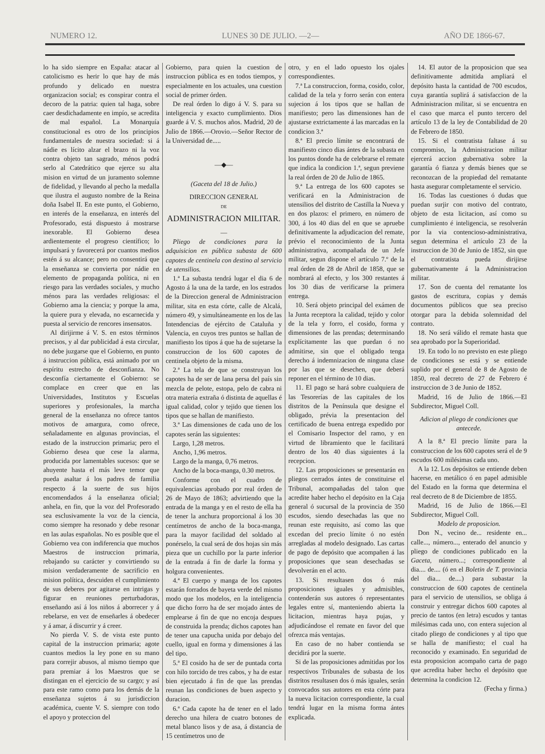NUMERO 12. LUNES 30 DE JULIO. —2— AÑO DE 1866-67.
lo ha sido siempre en España: atacar al catolicismo es herir lo que hay de más profundo y delicado en nuestra organizacion social; es conspirar contra el decoro de la patria: quien tal haga, sobre caer desdichadamente en impío, se acredita de mal español. La Monarquía constitucional es otro de los principios fundamentales de nuestra sociedad: si á nádie es lícito alzar el brazo ni la voz contra objeto tan sagrado, ménos podrá serlo al Catedrático que ejerce su alta mision en virtud de un juramento solemne de fidelidad, y llevando al pecho la medalla que ilustra el augusto nombre de la Reina doña Isabel II. En este punto, el Gobierno, en interés de la enseñanza, en interés del Profesorado, está dispuesto á mostrarse inexorable. El Gobierno desea ardientemente el progreso científico; lo impulsará y favorecerá por cuantos medios estén á su alcance; pero no consentirá que la enseñanza se convierta por nádie en elemento de propaganda política, ni en riesgo para las verdades sociales, y mucho ménos para las verdades religiosas: el Gobierno ama la ciencia; y porque la ama, la quiere pura y elevada, no escarnecida y puesta al servicio de rencores insensatos.
Al dirijirme á V. S. en estos términos precisos, y al dar publicidad á esta circular, no debe juzgarse que el Gobierno, en punto á instruccion pública, está animado por un espíritu estrecho de desconfianza. No desconfía ciertamente el Gobierno: se complace en creer que en las Universidades, Institutos y Escuelas superiores y profesionales, la marcha general de la enseñanza no ofrece tantos motivos de amargura, como ofrece, señaladamente en algunas provincias, el estado de la instruccion primaria; pero el Gobierno desea que cese la alarma, producida por lamentables sucesos: que se ahuyente hasta el más leve temor que pueda asaltar á los padres de familia respecto á la suerte de sus hijos encomendados á la enseñanza oficial; anhela, en fin, que la voz del Profesorado sea esclusivamente la voz de la ciencia, como siempre ha resonado y debe resonar en las aulas españolas. No es posible que el Gobierno vea con indiferencia que muchos Maestros de instruccion primaria, rebajando su carácter y convirtiendo su mision verdaderamente de sacrificio en mision política, descuiden el cumplimiento de sus deberes por agitarse en intrigas y figurar en reuniones perturbadoras, enseñando así á los niños á aborrecer y á rebelarse, en vez de enseñarles á obedecer y á amar, á discurrir y á creer.
No pierda V. S. de vista este punto capital de la instruccion primaria; agote cuantos medios la ley pone en su mano para correjir abusos, al mismo tiempo que para premiar á los Maestros que se distingan en el ejercicio de su cargo; y así para este ramo como para los demás de la enseñanza sujetos á su jurisdiccion académica, cuente V. S. siempre con todo el apoyo y proteccion del
Gobierno, para quien la cuestion de instruccion pública es en todos tiempos, y especialmente en los actuales, una cuestion social de primer órden.
De real órden lo digo á V. S. para su inteligencia y exacto cumplimiento. Dios guarde á V. S. muchos años. Madrid, 20 de Julio de 1866.—Orovio.—Señor Rector de la Universidad de.....
—◆—
(Gaceta del 18 de Julio.)
DIRECCION GENERAL
DE
ADMINISTRACION MILITAR.
—
Pliego de condiciones para la adquisicion en pública subasta de 600 capotes de centinela con destino al servicio de utensilios.
1.ª La subasta tendrá lugar el dia 6 de Agosto á la una de la tarde, en los estrados de la Direccion general de Administracion militar, sita en esta córte, calle de Alcalá, número 49, y simultáneamente en los de las Intendencias de ejército de Cataluña y Valencia, en cuyos tres puntos se hallan de manifiesto los tipos á que ha de sujetarse la construccion de los 600 capotes de centinela objeto de la misma.
2.ª La tela de que se construyan los capotes ha de ser de lana persa del país sin mezcla de pelote, estopa, pelo de cabra ni otra materia extraña ó distinta de aquellas é igual calidad, color y tejido que tienen los tipos que se hallan de manifiesto.
3.ª Las dimensiones de cada uno de los capotes serán las siguientes:
Largo, 1,28 metros.
Ancho, 1,96 metros.
Largo de la manga, 0,76 metros.
Ancho de la boca-manga, 0.30 metros.
Conforme con el cuadro de equivalencias aprobado por real órden de 26 de Mayo de 1863; advirtiendo que la entrada de la manga y en el resto de ella ha de tener la anchura proporcional á los 30 centímetros de ancho de la boca-manga, para la mayor facilidad del soldado al ponérselo, la cual será de dos hojas sin más pieza que un cuchillo por la parte inferior de la entrada á fin de darle la forma y holgura convenientes.
4.ª El cuerpo y manga de los capotes estarán forrados de bayeta verde del mismo modo que los modelos, en la inteligencia que dicho forro ha de ser mojado ántes de emplearse á fin de que no encoja despues de construida la prenda; dichos capotes han de tener una capucha unida por debajo del cuello, igual en forma y dimensiones á las del tipo.
5.ª El cosido ha de ser de puntada corta con hilo torcido de tres cabos, y ha de estar bien ejecutado á fin de que las prendas reunan las condiciones de buen aspecto y duracion.
6.ª Cada capote ha de tener en el lado derecho una hilera de cuatro botones de metal blanco lisos y de asa, á distancia de 15 centímetros uno de
otro, y en el lado opuesto los ojales correspondientes.
7.ª La construccion, forma, cosido, color, calidad de la tela y forro serán con entera sujecion á los tipos que se hallan de manifiesto; pero las dimensiones han de ajustarse extrictamente á las marcadas en la condicion 3.ª
8.ª El precio límite se encontrará de manifiesto cinco dias ántes de la subasta en los puntos donde ha de celebrarse el remate que indica la condicion 1.ª, segun previene la real órden de 20 de Julio de 1865.
9.ª La entrega de los 600 capotes se verificará en la Administracion de utensilios del distrito de Castilla la Nueva y en dos plazos: el primero, en número de 300, á los 40 dias del en que se apruebe definitivamente la adjudicacion del remate, prévio el reconocimiento de la Junta administrativa, acompañada de un Jefe militar, segun dispone el artículo 7.º de la real órden de 28 de Abril de 1858, que se nombrará al efecto, y los 300 restantes á los 30 dias de verificarse la primera entrega.
10. Será objeto principal del exámen de la Junta receptora la calidad, tejido y color de la tela y forro, el cosido, forma y dimensiones de las prendas; determinando explícitamente las que puedan ó no admitirse, sin que el obligado tenga derecho á indemnizacion de ninguna clase por las que se desechen, que deberá reponer en el término de 10 dias.
11. El pago se hará sobre cualquiera de las Tesorerías de las capitales de los distritos de la Península que designe el obligado, prévia la presentacion del certificado de buena entrega expedido por el Comisario Inspector del ramo, y en virtud de libramiento que le facilitará dentro de los 40 dias siguientes á la recepcion.
12. Las proposiciones se presentarán en pliegos cerrados ántes de constituirse el Tribunal, acompañadas del talon que acredite haber hecho el depósito en la Caja general ó sucursal de la provincia de 350 escudos, siendo desechadas las que no reunan este requisito, así como las que excedan del precio límite ó no estén arregladas al modelo designado. Las cartas de pago de depósito que acompañen á las proposiciones que sean desechadas se devolverán en el acto.
13. Si resultasen dos ó más proposiciones iguales y admisibles, contenderán sus autores ó representantes legales entre sí, manteniendo abierta la licitacion, mientras haya pujas, y adjudicándose el remate en favor del que ofrezca más ventajas.
En caso de no haber contienda se decidirá por la suerte.
Si de las proposiciones admitidas por los respectivos Tribunales de subasta de los distritos resultasen dos ó más iguales, serán convocados sus autores en esta córte para la nueva licitacion correspondiente, la cual tendrá lugar en la misma forma ántes explicada.
14. El autor de la proposicion que sea definitivamente admitida ampliará el depósito hasta la cantidad de 700 escudos, cuya garantía suplirá á satisfaccion de la Administracion militar, si se encuentra en el caso que marca el punto tercero del artículo 13 de la ley de Contabilidad de 20 de Febrero de 1850.
15. Si el contratista faltase á su compromiso, la Administracion militar ejercerá accion gubernativa sobre la garantía ó fianza y demás bienes que se reconozcan de la propiedad del rematante hasta asegurar completamente el servicio.
16. Todas las cuestiones ó dudas que puedan surjir con motivo del contrato, objeto de esta licitacion, así como su cumplimiento é inteligencia, se resolverán por la via contencioso-administrativa, segun determina el artículo 23 de la instruccion de 30 de Junio de 1852, sin que el contratista pueda dirijirse gubernativamente á la Administracion militar.
17. Son de cuenta del rematante los gastos de escritura, copias y demás documentos públicos que sea preciso otorgar para la debida solemnidad del contrato.
18. No será válido el remate hasta que sea aprobado por la Superioridad.
19. En todo lo no previsto en este pliego de condiciones se está y se entiende suplido por el general de 8 de Agosto de 1850, real decreto de 27 de Febrero é instruccion de 3 de Junio de 1852.
Madrid, 16 de Julio de 1866.—El Subdirector, Miguel Coll.
Adicion al pliego de condiciones que antecede.
A la 8.ª El precio límite para la construccion de los 600 capotes será el de 9 escudos 600 milésimas cada uno.
A la 12. Los depósitos se entiende deben hacerse, en metálico ó en papel admisible del Estado en la forma que determina el real decreto de 8 de Diciembre de 1855.
Madrid, 16 de Julio de 1866.—El Subdirector, Miguel Coll.
Modelo de proposicion.
Don N., vecino de... residente en... calle..., número..., enterado del anuncio y pliego de condiciones publicado en la Gaceta, número...; correspondiente al dia.... de.... (ó en el Boletin de T. provincia del dia... de....) para subastar la construccion de 600 capotes de centinela para el servicio de utensilios, se obliga á construir y entregar dichos 600 capotes al precio de tantos (en letra) escudos y tantas milésimas cada uno, con entera sujecion al citado pliego de condiciones y al tipo que se halla de manifiesto; el cual ha reconocido y examinado. En seguridad de esta proposicion acompaño carta de pago que acredita haber hecho el depósito que determina la condicion 12.
(Fecha y firma.)